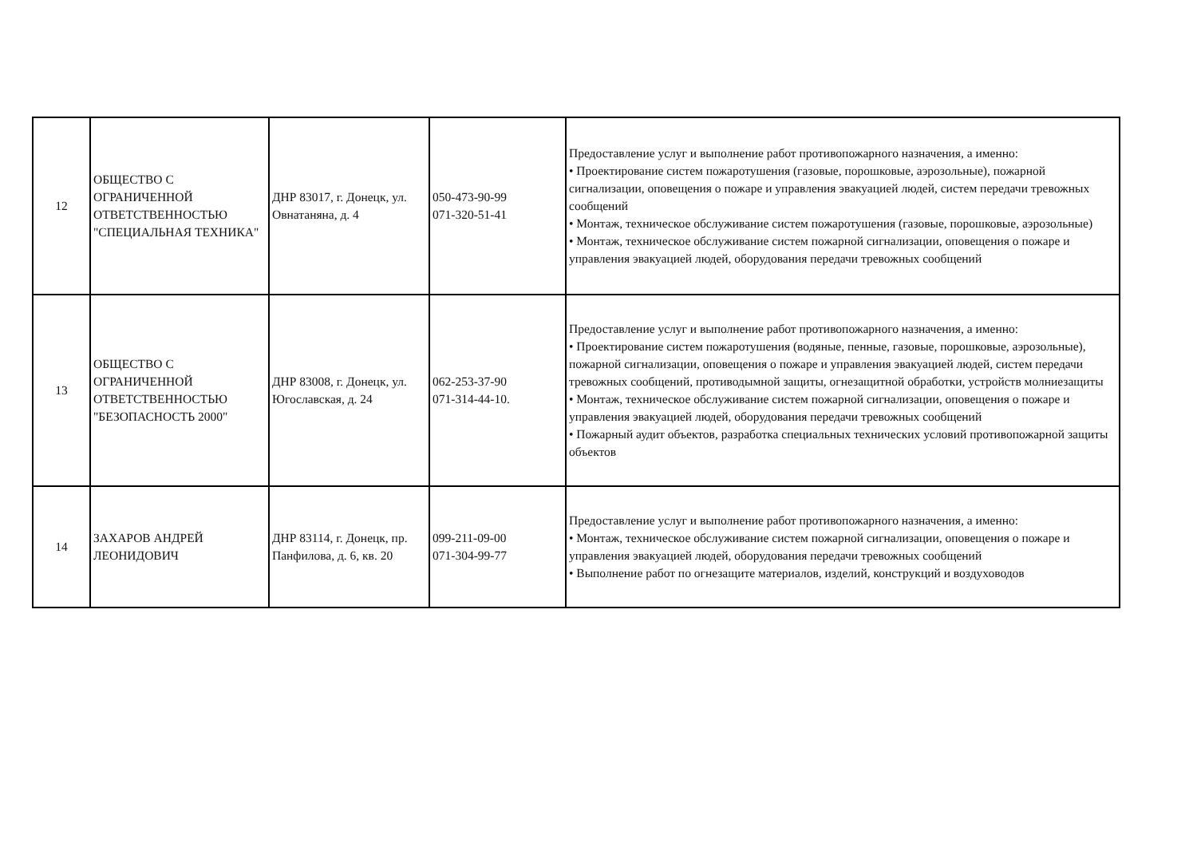| 12 | ОБЩЕСТВО С ОГРАНИЧЕННОЙ ОТВЕТСТВЕННОСТЬЮ "СПЕЦИАЛЬНАЯ ТЕХНИКА" | ДНР 83017, г. Донецк, ул. Овнатаняна, д. 4 | 050-473-90-99 071-320-51-41 | Предоставление услуг и выполнение работ противопожарного назначения, а именно: • Проектирование систем пожаротушения (газовые, порошковые, аэрозольные), пожарной сигнализации, оповещения о пожаре и управления эвакуацией людей, систем передачи тревожных сообщений • Монтаж, техническое обслуживание систем пожаротушения (газовые, порошковые, аэрозольные) • Монтаж, техническое обслуживание систем пожарной сигнализации, оповещения о пожаре и управления эвакуацией людей, оборудования передачи тревожных сообщений |
| 13 | ОБЩЕСТВО С ОГРАНИЧЕННОЙ ОТВЕТСТВЕННОСТЬЮ "БЕЗОПАСНОСТЬ 2000" | ДНР 83008, г. Донецк, ул. Югославская, д. 24 | 062-253-37-90 071-314-44-10. | Предоставление услуг и выполнение работ противопожарного назначения, а именно: • Проектирование систем пожаротушения (водяные, пенные, газовые, порошковые, аэрозольные), пожарной сигнализации, оповещения о пожаре и управления эвакуацией людей, систем передачи тревожных сообщений, противодымной защиты, огнезащитной обработки, устройств молниезащиты • Монтаж, техническое обслуживание систем пожарной сигнализации, оповещения о пожаре и управления эвакуацией людей, оборудования передачи тревожных сообщений • Пожарный аудит объектов, разработка специальных технических условий противопожарной защиты объектов |
| 14 | ЗАХАРОВ АНДРЕЙ ЛЕОНИДОВИЧ | ДНР 83114, г. Донецк, пр. Панфилова, д. 6, кв. 20 | 099-211-09-00 071-304-99-77 | Предоставление услуг и выполнение работ противопожарного назначения, а именно: • Монтаж, техническое обслуживание систем пожарной сигнализации, оповещения о пожаре и управления эвакуацией людей, оборудования передачи тревожных сообщений • Выполнение работ по огнезащите материалов, изделий, конструкций и воздуховодов |